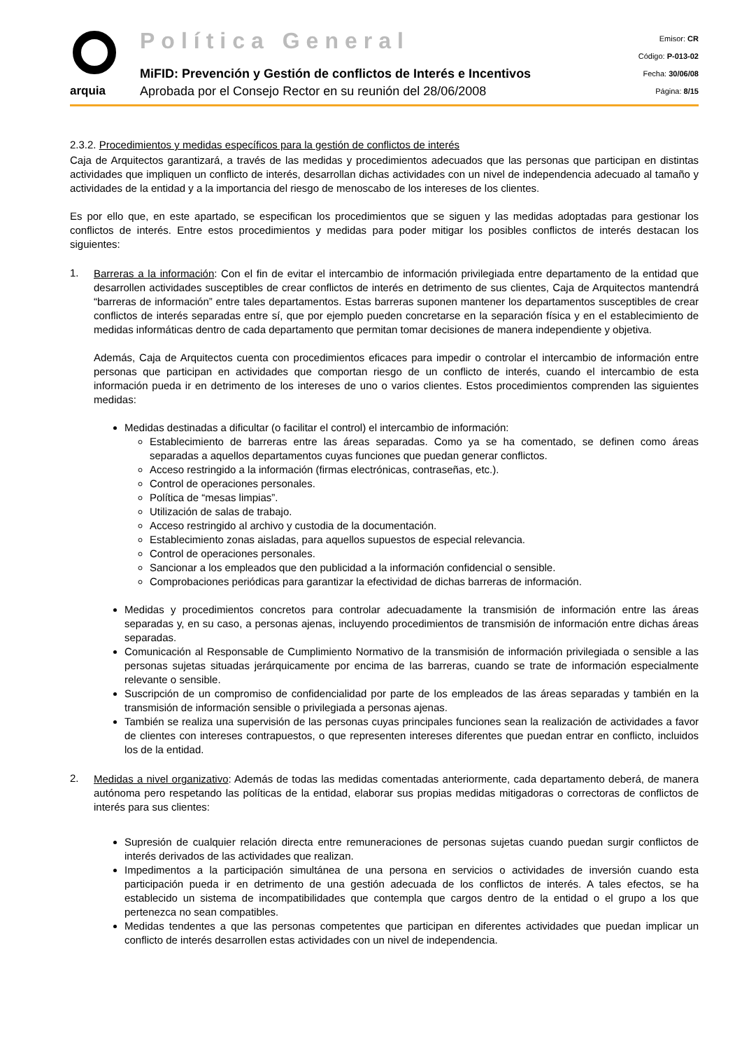arquia
Política General
MiFID: Prevención y Gestión de conflictos de Interés e Incentivos
Aprobada por el Consejo Rector en su reunión del 28/06/2008
Emisor: CR
Código: P-013-02
Fecha: 30/06/08
Página: 8/15
2.3.2. Procedimientos y medidas específicos para la gestión de conflictos de interés
Caja de Arquitectos garantizará, a través de las medidas y procedimientos adecuados que las personas que participan en distintas actividades que impliquen un conflicto de interés, desarrollan dichas actividades con un nivel de independencia adecuado al tamaño y actividades de la entidad y a la importancia del riesgo de menoscabo de los intereses de los clientes.
Es por ello que, en este apartado, se especifican los procedimientos que se siguen y las medidas adoptadas para gestionar los conflictos de interés. Entre estos procedimientos y medidas para poder mitigar los posibles conflictos de interés destacan los siguientes:
1.
Barreras a la información: Con el fin de evitar el intercambio de información privilegiada entre departamento de la entidad que desarrollen actividades susceptibles de crear conflictos de interés en detrimento de sus clientes, Caja de Arquitectos mantendrá “barreras de información” entre tales departamentos. Estas barreras suponen mantener los departamentos susceptibles de crear conflictos de interés separadas entre sí, que por ejemplo pueden concretarse en la separación física y en el establecimiento de medidas informáticas dentro de cada departamento que permitan tomar decisiones de manera independiente y objetiva.
Además, Caja de Arquitectos cuenta con procedimientos eficaces para impedir o controlar el intercambio de información entre personas que participan en actividades que comportan riesgo de un conflicto de interés, cuando el intercambio de esta información pueda ir en detrimento de los intereses de uno o varios clientes. Estos procedimientos comprenden las siguientes medidas:
Medidas destinadas a dificultar (o facilitar el control) el intercambio de información:
Establecimiento de barreras entre las áreas separadas. Como ya se ha comentado, se definen como áreas separadas a aquellos departamentos cuyas funciones que puedan generar conflictos.
Acceso restringido a la información (firmas electrónicas, contraseñas, etc.).
Control de operaciones personales.
Política de “mesas limpias”.
Utilización de salas de trabajo.
Acceso restringido al archivo y custodia de la documentación.
Establecimiento zonas aisladas, para aquellos supuestos de especial relevancia.
Control de operaciones personales.
Sancionar a los empleados que den publicidad a la información confidencial o sensible.
Comprobaciones periódicas para garantizar la efectividad de dichas barreras de información.
Medidas y procedimientos concretos para controlar adecuadamente la transmisión de información entre las áreas separadas y, en su caso, a personas ajenas, incluyendo procedimientos de transmisión de información entre dichas áreas separadas.
Comunicación al Responsable de Cumplimiento Normativo de la transmisión de información privilegiada o sensible a las personas sujetas situadas jerárquicamente por encima de las barreras, cuando se trate de información especialmente relevante o sensible.
Suscripción de un compromiso de confidencialidad por parte de los empleados de las áreas separadas y también en la transmisión de información sensible o privilegiada a personas ajenas.
También se realiza una supervisión de las personas cuyas principales funciones sean la realización de actividades a favor de clientes con intereses contrapuestos, o que representen intereses diferentes que puedan entrar en conflicto, incluidos los de la entidad.
2.
Medidas a nivel organizativo: Además de todas las medidas comentadas anteriormente, cada departamento deberá, de manera autónoma pero respetando las políticas de la entidad, elaborar sus propias medidas mitigadoras o correctoras de conflictos de interés para sus clientes:
Supresión de cualquier relación directa entre remuneraciones de personas sujetas cuando puedan surgir conflictos de interés derivados de las actividades que realizan.
Impedimentos a la participación simultánea de una persona en servicios o actividades de inversión cuando esta participación pueda ir en detrimento de una gestión adecuada de los conflictos de interés. A tales efectos, se ha establecido un sistema de incompatibilidades que contempla que cargos dentro de la entidad o el grupo a los que pertenezca no sean compatibles.
Medidas tendentes a que las personas competentes que participan en diferentes actividades que puedan implicar un conflicto de interés desarrollen estas actividades con un nivel de independencia.